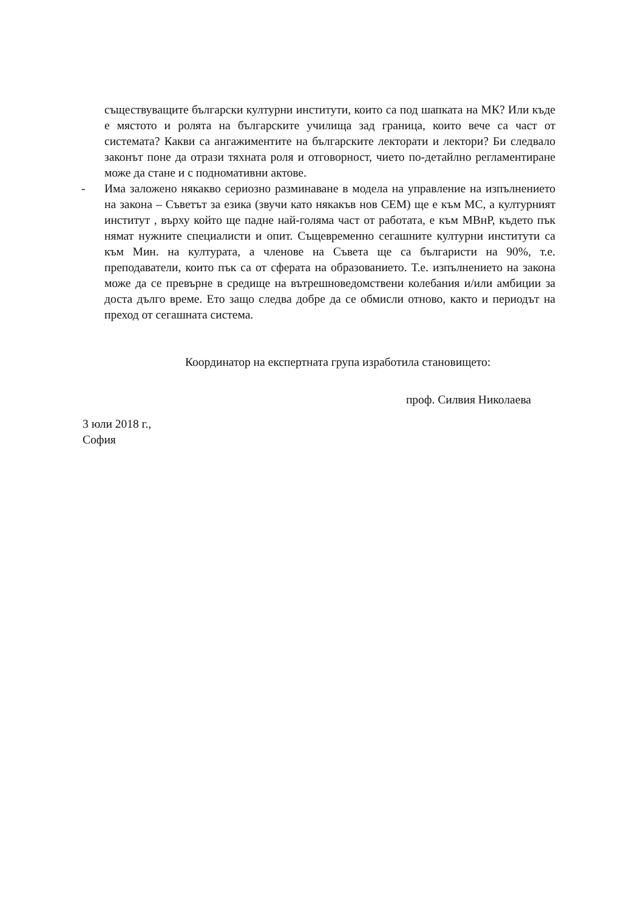съществуващите български културни институти, които са под шапката на МК? Или къде е мястото и ролята на българските училища зад граница, които вече са част от системата? Какви са ангажиментите на българските лекторати и лектори? Би следвало законът поне да отрази тяхната роля и отговорност, чието по-детайлно регламентиране може да стане и с подномативни актове.
- Има заложено някакво сериозно разминаване в модела на управление на изпълнението на закона – Съветът за езика (звучи като някакъв нов СЕМ) ще е към МС, а културният институт , върху който ще падне най-голяма част от работата, е към МВнР, където пък нямат нужните специалисти и опит. Същевременно сегашните културни институти са към Мин. на културата, а членове на Съвета ще са българисти на 90%, т.е. преподаватели, които пък са от сферата на образованието. Т.е. изпълнението на закона може да се превърне в средище на вътрешноведомствени колебания и/или амбиции за доста дълго време. Ето защо следва добре да се обмисли отново, както и периодът на преход от сегашната система.
Координатор на експертната група изработила становището:
проф. Силвия Николаева
3 юли 2018 г.,
София